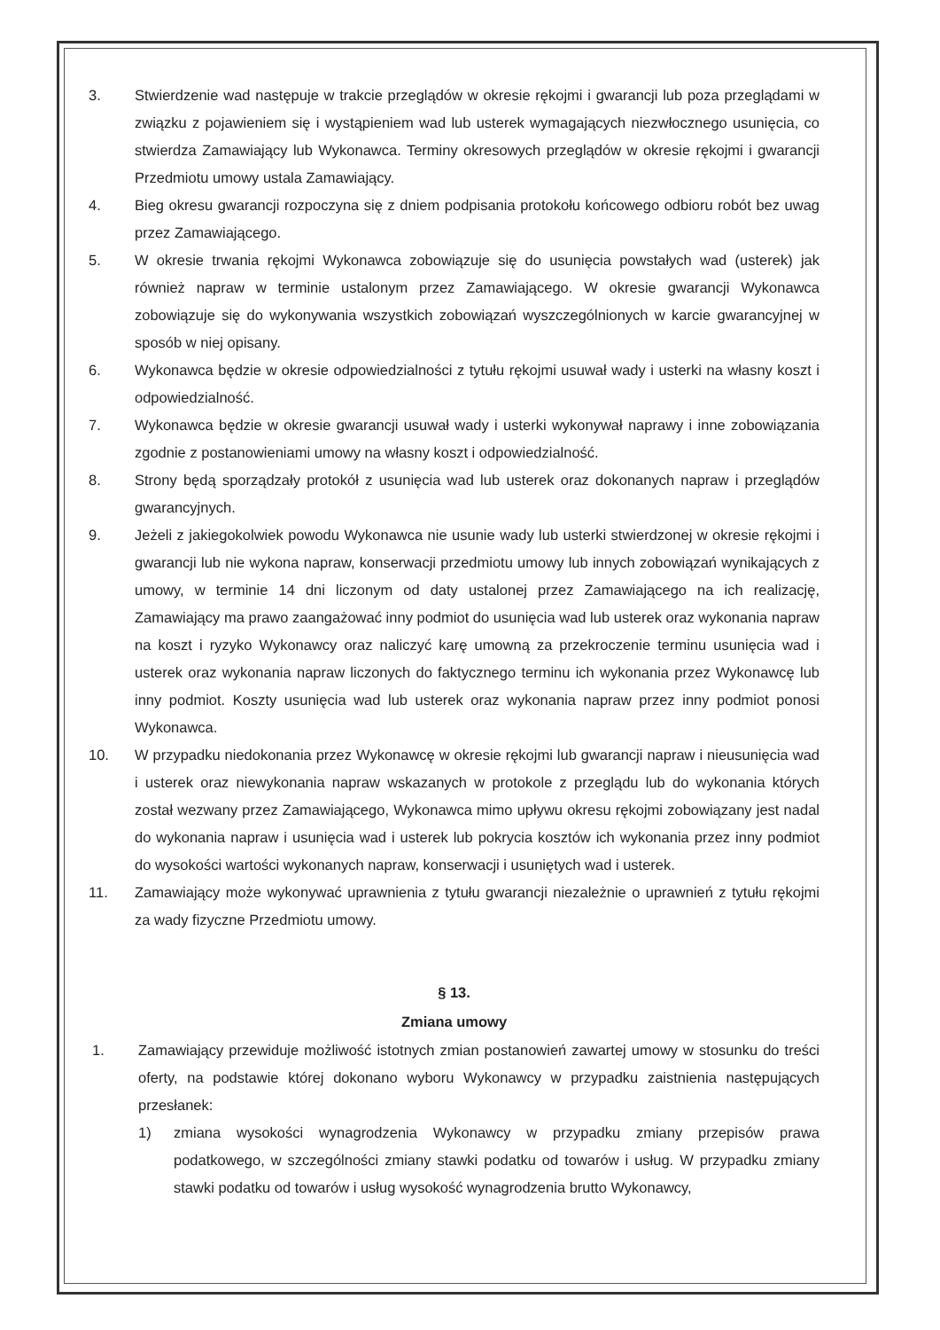3. Stwierdzenie wad następuje w trakcie przeglądów w okresie rękojmi i gwarancji lub poza przeglądami w związku z pojawieniem się i wystąpieniem wad lub usterek wymagających niezwłocznego usunięcia, co stwierdza Zamawiający lub Wykonawca. Terminy okresowych przeglądów w okresie rękojmi i gwarancji Przedmiotu umowy ustala Zamawiający.
4. Bieg okresu gwarancji rozpoczyna się z dniem podpisania protokołu końcowego odbioru robót bez uwag przez Zamawiającego.
5. W okresie trwania rękojmi Wykonawca zobowiązuje się do usunięcia powstałych wad (usterek) jak również napraw w terminie ustalonym przez Zamawiającego. W okresie gwarancji Wykonawca zobowiązuje się do wykonywania wszystkich zobowiązań wyszczególnionych w karcie gwarancyjnej w sposób w niej opisany.
6. Wykonawca będzie w okresie odpowiedzialności z tytułu rękojmi usuwał wady i usterki na własny koszt i odpowiedzialność.
7. Wykonawca będzie w okresie gwarancji usuwał wady i usterki wykonywał naprawy i inne zobowiązania zgodnie z postanowieniami umowy na własny koszt i odpowiedzialność.
8. Strony będą sporządzały protokół z usunięcia wad lub usterek oraz dokonanych napraw i przeglądów gwarancyjnych.
9. Jeżeli z jakiegokolwiek powodu Wykonawca nie usunie wady lub usterki stwierdzonej w okresie rękojmi i gwarancji lub nie wykona napraw, konserwacji przedmiotu umowy lub innych zobowiązań wynikających z umowy, w terminie 14 dni liczonym od daty ustalonej przez Zamawiającego na ich realizację, Zamawiający ma prawo zaangażować inny podmiot do usunięcia wad lub usterek oraz wykonania napraw na koszt i ryzyko Wykonawcy oraz naliczyć karę umowną za przekroczenie terminu usunięcia wad i usterek oraz wykonania napraw liczonych do faktycznego terminu ich wykonania przez Wykonawcę lub inny podmiot. Koszty usunięcia wad lub usterek oraz wykonania napraw przez inny podmiot ponosi Wykonawca.
10. W przypadku niedokonania przez Wykonawcę w okresie rękojmi lub gwarancji napraw i nieusunięcia wad i usterek oraz niewykonania napraw wskazanych w protokole z przeglądu lub do wykonania których został wezwany przez Zamawiającego, Wykonawca mimo upływu okresu rękojmi zobowiązany jest nadal do wykonania napraw i usunięcia wad i usterek lub pokrycia kosztów ich wykonania przez inny podmiot do wysokości wartości wykonanych napraw, konserwacji i usuniętych wad i usterek.
11. Zamawiający może wykonywać uprawnienia z tytułu gwarancji niezależnie o uprawnień z tytułu rękojmi za wady fizyczne Przedmiotu umowy.
§ 13.
Zmiana umowy
1. Zamawiający przewiduje możliwość istotnych zmian postanowień zawartej umowy w stosunku do treści oferty, na podstawie której dokonano wyboru Wykonawcy w przypadku zaistnienia następujących przesłanek:
1) zmiana wysokości wynagrodzenia Wykonawcy w przypadku zmiany przepisów prawa podatkowego, w szczególności zmiany stawki podatku od towarów i usług. W przypadku zmiany stawki podatku od towarów i usług wysokość wynagrodzenia brutto Wykonawcy,